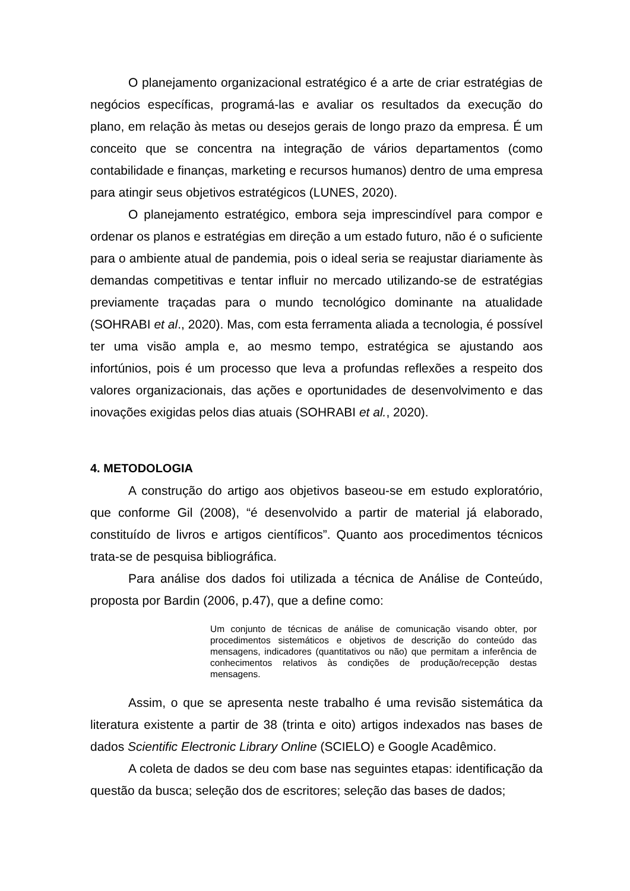O planejamento organizacional estratégico é a arte de criar estratégias de negócios específicas, programá-las e avaliar os resultados da execução do plano, em relação às metas ou desejos gerais de longo prazo da empresa. É um conceito que se concentra na integração de vários departamentos (como contabilidade e finanças, marketing e recursos humanos) dentro de uma empresa para atingir seus objetivos estratégicos (LUNES, 2020).
O planejamento estratégico, embora seja imprescindível para compor e ordenar os planos e estratégias em direção a um estado futuro, não é o suficiente para o ambiente atual de pandemia, pois o ideal seria se reajustar diariamente às demandas competitivas e tentar influir no mercado utilizando-se de estratégias previamente traçadas para o mundo tecnológico dominante na atualidade (SOHRABI et al., 2020). Mas, com esta ferramenta aliada a tecnologia, é possível ter uma visão ampla e, ao mesmo tempo, estratégica se ajustando aos infortúnios, pois é um processo que leva a profundas reflexões a respeito dos valores organizacionais, das ações e oportunidades de desenvolvimento e das inovações exigidas pelos dias atuais (SOHRABI et al., 2020).
4. METODOLOGIA
A construção do artigo aos objetivos baseou-se em estudo exploratório, que conforme Gil (2008), “é desenvolvido a partir de material já elaborado, constituído de livros e artigos científicos”. Quanto aos procedimentos técnicos trata-se de pesquisa bibliográfica.
Para análise dos dados foi utilizada a técnica de Análise de Conteúdo, proposta por Bardin (2006, p.47), que a define como:
Um conjunto de técnicas de análise de comunicação visando obter, por procedimentos sistemáticos e objetivos de descrição do conteúdo das mensagens, indicadores (quantitativos ou não) que permitam a inferência de conhecimentos relativos às condições de produção/recepção destas mensagens.
Assim, o que se apresenta neste trabalho é uma revisão sistemática da literatura existente a partir de 38 (trinta e oito) artigos indexados nas bases de dados Scientific Electronic Library Online (SCIELO) e Google Acadêmico.
A coleta de dados se deu com base nas seguintes etapas: identificação da questão da busca; seleção dos de escritores; seleção das bases de dados;